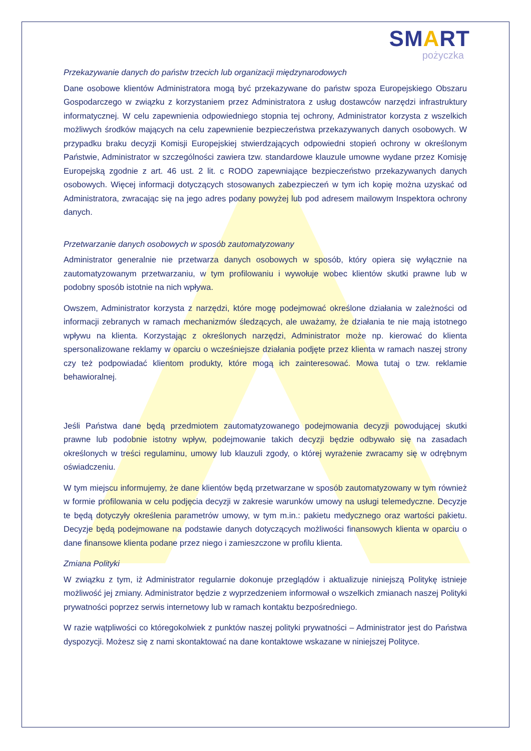SMART
pożyczka
Przekazywanie danych do państw trzecich lub organizacji międzynarodowych
Dane osobowe klientów Administratora mogą być przekazywane do państw spoza Europejskiego Obszaru Gospodarczego w związku z korzystaniem przez Administratora z usług dostawców narzędzi infrastruktury informatycznej. W celu zapewnienia odpowiedniego stopnia tej ochrony, Administrator korzysta z wszelkich możliwych środków mających na celu zapewnienie bezpieczeństwa przekazywanych danych osobowych. W przypadku braku decyzji Komisji Europejskiej stwierdzających odpowiedni stopień ochrony w określonym Państwie, Administrator w szczególności zawiera tzw. standardowe klauzule umowne wydane przez Komisję Europejską zgodnie z art. 46 ust. 2 lit. c RODO zapewniające bezpieczeństwo przekazywanych danych osobowych. Więcej informacji dotyczących stosowanych zabezpieczeń w tym ich kopię można uzyskać od Administratora, zwracając się na jego adres podany powyżej lub pod adresem mailowym Inspektora ochrony danych.
Przetwarzanie danych osobowych w sposób zautomatyzowany
Administrator generalnie nie przetwarza danych osobowych w sposób, który opiera się wyłącznie na zautomatyzowanym przetwarzaniu, w tym profilowaniu i wywołuje wobec klientów skutki prawne lub w podobny sposób istotnie na nich wpływa.
Owszem, Administrator korzysta z narzędzi, które mogę podejmować określone działania w zależności od informacji zebranych w ramach mechanizmów śledzących, ale uważamy, że działania te nie mają istotnego wpływu na klienta. Korzystając z określonych narzędzi, Administrator może np. kierować do klienta spersonalizowane reklamy w oparciu o wcześniejsze działania podjęte przez klienta w ramach naszej strony czy też podpowiadać klientom produkty, które mogą ich zainteresować. Mowa tutaj o tzw. reklamie behawioralnej.
Jeśli Państwa dane będą przedmiotem zautomatyzowanego podejmowania decyzji powodującej skutki prawne lub podobnie istotny wpływ, podejmowanie takich decyzji będzie odbywało się na zasadach określonych w treści regulaminu, umowy lub klauzuli zgody, o której wyrażenie zwracamy się w odrębnym oświadczeniu.
W tym miejscu informujemy, że dane klientów będą przetwarzane w sposób zautomatyzowany w tym również w formie profilowania w celu podjęcia decyzji w zakresie warunków umowy na usługi telemedyczne. Decyzje te będą dotyczyły określenia parametrów umowy, w tym m.in.: pakietu medycznego oraz wartości pakietu. Decyzje będą podejmowane na podstawie danych dotyczących możliwości finansowych klienta w oparciu o dane finansowe klienta podane przez niego i zamieszczone w profilu klienta.
Zmiana Polityki
W związku z tym, iż Administrator regularnie dokonuje przeglądów i aktualizuje niniejszą Politykę istnieje możliwość jej zmiany. Administrator będzie z wyprzedzeniem informował o wszelkich zmianach naszej Polityki prywatności poprzez serwis internetowy lub w ramach kontaktu bezpośredniego.
W razie wątpliwości co któregokolwiek z punktów naszej polityki prywatności – Administrator jest do Państwa dyspozycji. Możesz się z nami skontaktować na dane kontaktowe wskazane w niniejszej Polityce.